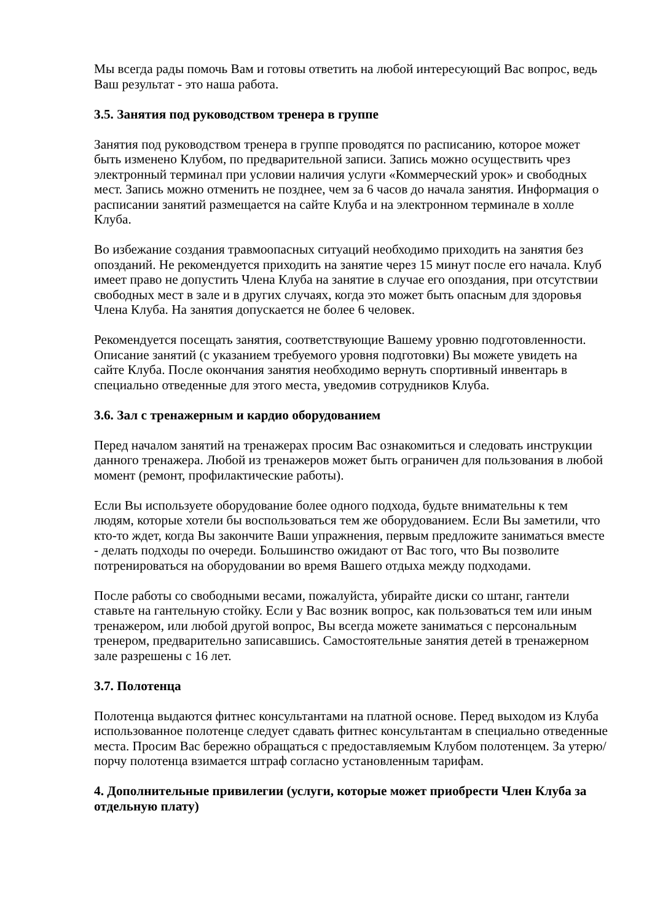Мы всегда рады помочь Вам и готовы ответить на любой интересующий Вас вопрос, ведь Ваш результат - это наша работа.
3.5. Занятия под руководством тренера в группе
Занятия под руководством тренера в группе проводятся по расписанию, которое может быть изменено Клубом, по предварительной записи. Запись можно осуществить чрез электронный терминал при условии наличия услуги «Коммерческий урок» и свободных мест. Запись можно отменить не позднее, чем за 6 часов до начала занятия. Информация о расписании занятий размещается на сайте Клуба и на электронном терминале в холле Клуба.
Во избежание создания травмоопасных ситуаций необходимо приходить на занятия без опозданий. Не рекомендуется приходить на занятие через 15 минут после его начала. Клуб имеет право не допустить Члена Клуба на занятие в случае его опоздания, при отсутствии свободных мест в зале и в других случаях, когда это может быть опасным для здоровья Члена Клуба. На занятия допускается не более 6 человек.
Рекомендуется посещать занятия, соответствующие Вашему уровню подготовленности. Описание занятий (с указанием требуемого уровня подготовки) Вы можете увидеть на сайте Клуба. После окончания занятия необходимо вернуть спортивный инвентарь в специально отведенные для этого места, уведомив сотрудников Клуба.
3.6. Зал с тренажерным и кардио оборудованием
Перед началом занятий на тренажерах просим Вас ознакомиться и следовать инструкции данного тренажера. Любой из тренажеров может быть ограничен для пользования в любой момент (ремонт, профилактические работы).
Если Вы используете оборудование более одного подхода, будьте внимательны к тем людям, которые хотели бы воспользоваться тем же оборудованием. Если Вы заметили, что кто-то ждет, когда Вы закончите Ваши упражнения, первым предложите заниматься вместе - делать подходы по очереди. Большинство ожидают от Вас того, что Вы позволите потренироваться на оборудовании во время Вашего отдыха между подходами.
После работы со свободными весами, пожалуйста, убирайте диски со штанг, гантели ставьте на гантельную стойку. Если у Вас возник вопрос, как пользоваться тем или иным тренажером, или любой другой вопрос, Вы всегда можете заниматься с персональным тренером, предварительно записавшись. Самостоятельные занятия детей в тренажерном зале разрешены с 16 лет.
3.7. Полотенца
Полотенца выдаются фитнес консультантами на платной основе. Перед выходом из Клуба использованное полотенце следует сдавать фитнес консультантам в специально отведенные места. Просим Вас бережно обращаться с предоставляемым Клубом полотенцем. За утерю/порчу полотенца взимается штраф согласно установленным тарифам.
4. Дополнительные привилегии (услуги, которые может приобрести Член Клуба за отдельную плату)